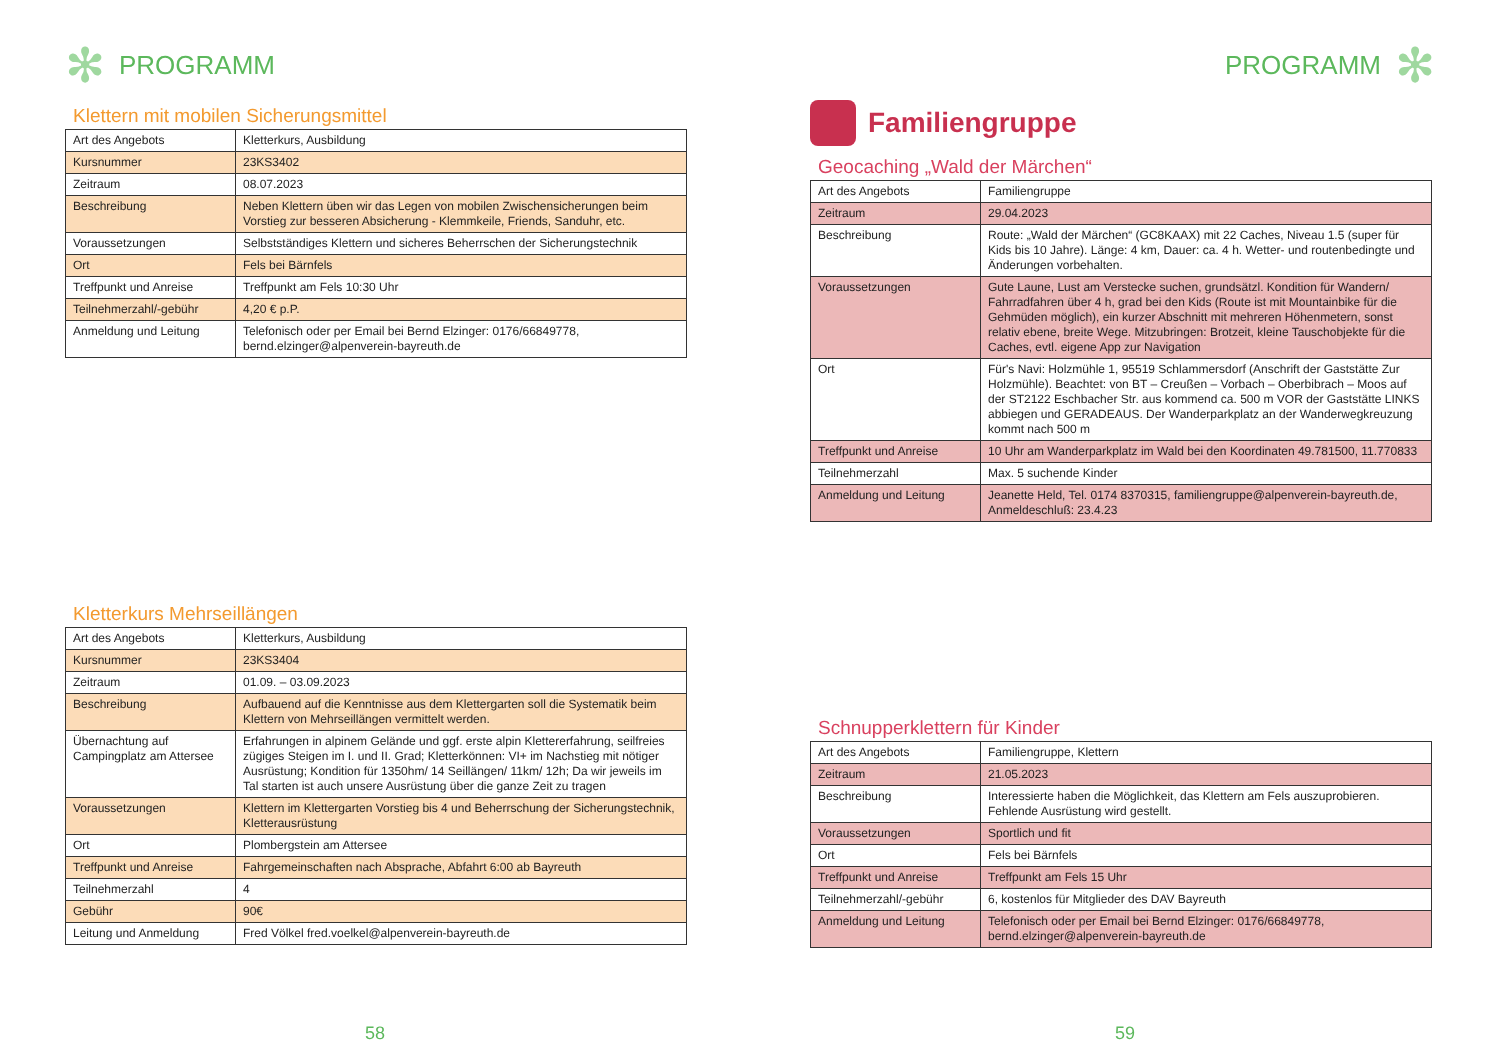✻ PROGRAMM
Klettern mit mobilen Sicherungsmittel
| Art des Angebots | Kletterkurs, Ausbildung |
| Kursnummer | 23KS3402 |
| Zeitraum | 08.07.2023 |
| Beschreibung | Neben Klettern üben wir das Legen von mobilen Zwischensicherungen beim Vorstieg zur besseren Absicherung - Klemmkeile, Friends, Sanduhr, etc. |
| Voraussetzungen | Selbstständiges Klettern und sicheres Beherrschen der Sicherungstechnik |
| Ort | Fels bei Bärnfels |
| Treffpunkt und Anreise | Treffpunkt am Fels 10:30 Uhr |
| Teilnehmerzahl/-gebühr | 4,20 € p.P. |
| Anmeldung und Leitung | Telefonisch oder per Email bei Bernd Elzinger: 0176/66849778, bernd.elzinger@alpenverein-bayreuth.de |
Kletterkurs Mehrseillängen
| Art des Angebots | Kletterkurs, Ausbildung |
| Kursnummer | 23KS3404 |
| Zeitraum | 01.09. – 03.09.2023 |
| Beschreibung | Aufbauend auf die Kenntnisse aus dem Klettergarten soll die Systematik beim Klettern von Mehrseillängen vermittelt werden. |
| Übernachtung auf Campingplatz am Attersee | Erfahrungen in alpinem Gelände und ggf. erste alpin Klettererfahrung, seilfreies zügiges Steigen im I. und II. Grad; Kletterkönnen: VI+ im Nachstieg mit nötiger Ausrüstung; Kondition für 1350hm/ 14 Seillängen/ 11km/ 12h; Da wir jeweils im Tal starten ist auch unsere Ausrüstung über die ganze Zeit zu tragen |
| Voraussetzungen | Klettern im Klettergarten Vorstieg bis 4 und Beherrschung der Sicherungstechnik, Kletterausrüstung |
| Ort | Plombergstein am Attersee |
| Treffpunkt und Anreise | Fahrgemeinschaften nach Absprache, Abfahrt 6:00 ab Bayreuth |
| Teilnehmerzahl | 4 |
| Gebühr | 90€ |
| Leitung und Anmeldung | Fred Völkel fred.voelkel@alpenverein-bayreuth.de |
58
PROGRAMM ✻
Familiengruppe
Geocaching „Wald der Märchen“
| Art des Angebots | Familiengruppe |
| Zeitraum | 29.04.2023 |
| Beschreibung | Route: „Wald der Märchen“ (GC8KAAX) mit 22 Caches, Niveau 1.5 (super für Kids bis 10 Jahre). Länge: 4 km, Dauer: ca. 4 h. Wetter- und routenbedingte und Änderungen vorbehalten. |
| Voraussetzungen | Gute Laune, Lust am Verstecke suchen, grundsätzl. Kondition für Wandern/ Fahrradfahren über 4 h, grad bei den Kids (Route ist mit Mountainbike für die Gehmüden möglich), ein kurzer Abschnitt mit mehreren Höhenmetern, sonst relativ ebene, breite Wege. Mitzubringen: Brotzeit, kleine Tauschobjekte für die Caches, evtl. eigene App zur Navigation |
| Ort | Für's Navi: Holzmühle 1, 95519 Schlammersdorf (Anschrift der Gaststätte Zur Holzmühle). Beachtet: von BT – Creußen – Vorbach – Oberbibrach – Moos auf der ST2122 Eschbacher Str. aus kommend ca. 500 m VOR der Gaststätte LINKS abbiegen und GERADEAUS. Der Wanderparkplatz an der Wanderwegkreuzung kommt nach 500 m |
| Treffpunkt und Anreise | 10 Uhr am Wanderparkplatz im Wald bei den Koordinaten 49.781500, 11.770833 |
| Teilnehmerzahl | Max. 5 suchende Kinder |
| Anmeldung und Leitung | Jeanette Held, Tel. 0174 8370315, familiengruppe@alpenverein-bayreuth.de, Anmeldeschluß: 23.4.23 |
Schnupperklettern für Kinder
| Art des Angebots | Familiengruppe, Klettern |
| Zeitraum | 21.05.2023 |
| Beschreibung | Interessierte haben die Möglichkeit, das Klettern am Fels auszuprobieren. Fehlende Ausrüstung wird gestellt. |
| Voraussetzungen | Sportlich und fit |
| Ort | Fels bei Bärnfels |
| Treffpunkt und Anreise | Treffpunkt am Fels 15 Uhr |
| Teilnehmerzahl/-gebühr | 6, kostenlos für Mitglieder des DAV Bayreuth |
| Anmeldung und Leitung | Telefonisch oder per Email bei Bernd Elzinger: 0176/66849778, bernd.elzinger@alpenverein-bayreuth.de |
59